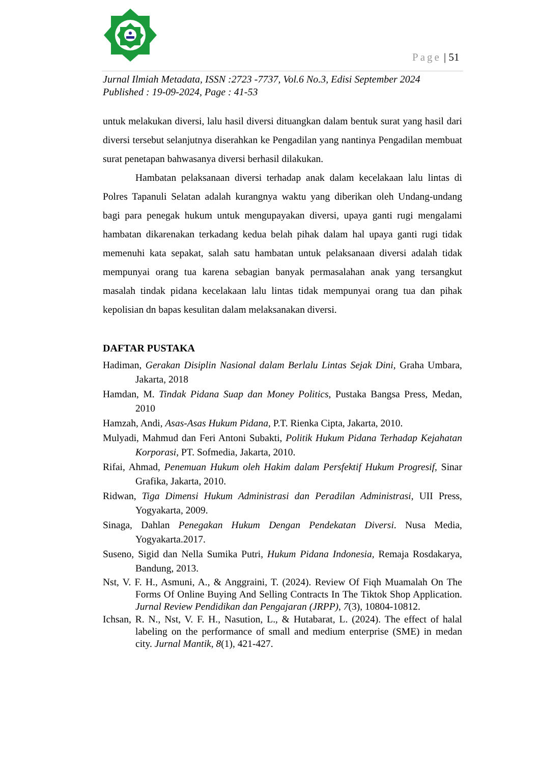Page | 51
Jurnal Ilmiah Metadata, ISSN :2723 -7737, Vol.6 No.3, Edisi September 2024
Published : 19-09-2024, Page : 41-53
untuk melakukan diversi, lalu hasil diversi dituangkan dalam bentuk surat yang hasil dari diversi tersebut selanjutnya diserahkan ke Pengadilan yang nantinya Pengadilan membuat surat penetapan bahwasanya diversi berhasil dilakukan.
Hambatan pelaksanaan diversi terhadap anak dalam kecelakaan lalu lintas di Polres Tapanuli Selatan adalah kurangnya waktu yang diberikan oleh Undang-undang bagi para penegak hukum untuk mengupayakan diversi, upaya ganti rugi mengalami hambatan dikarenakan terkadang kedua belah pihak dalam hal upaya ganti rugi tidak memenuhi kata sepakat, salah satu hambatan untuk pelaksanaan diversi adalah tidak mempunyai orang tua karena sebagian banyak permasalahan anak yang tersangkut masalah tindak pidana kecelakaan lalu lintas tidak mempunyai orang tua dan pihak kepolisian dn bapas kesulitan dalam melaksanakan diversi.
DAFTAR PUSTAKA
Hadiman, Gerakan Disiplin Nasional dalam Berlalu Lintas Sejak Dini, Graha Umbara, Jakarta, 2018
Hamdan, M. Tindak Pidana Suap dan Money Politics, Pustaka Bangsa Press, Medan, 2010
Hamzah, Andi, Asas-Asas Hukum Pidana, P.T. Rienka Cipta, Jakarta, 2010.
Mulyadi, Mahmud dan Feri Antoni Subakti, Politik Hukum Pidana Terhadap Kejahatan Korporasi, PT. Sofmedia, Jakarta, 2010.
Rifai, Ahmad, Penemuan Hukum oleh Hakim dalam Persfektif Hukum Progresif, Sinar Grafika, Jakarta, 2010.
Ridwan, Tiga Dimensi Hukum Administrasi dan Peradilan Administrasi, UII Press, Yogyakarta, 2009.
Sinaga, Dahlan Penegakan Hukum Dengan Pendekatan Diversi. Nusa Media, Yogyakarta.2017.
Suseno, Sigid dan Nella Sumika Putri, Hukum Pidana Indonesia, Remaja Rosdakarya, Bandung, 2013.
Nst, V. F. H., Asmuni, A., & Anggraini, T. (2024). Review Of Fiqh Muamalah On The Forms Of Online Buying And Selling Contracts In The Tiktok Shop Application. Jurnal Review Pendidikan dan Pengajaran (JRPP), 7(3), 10804-10812.
Ichsan, R. N., Nst, V. F. H., Nasution, L., & Hutabarat, L. (2024). The effect of halal labeling on the performance of small and medium enterprise (SME) in medan city. Jurnal Mantik, 8(1), 421-427.